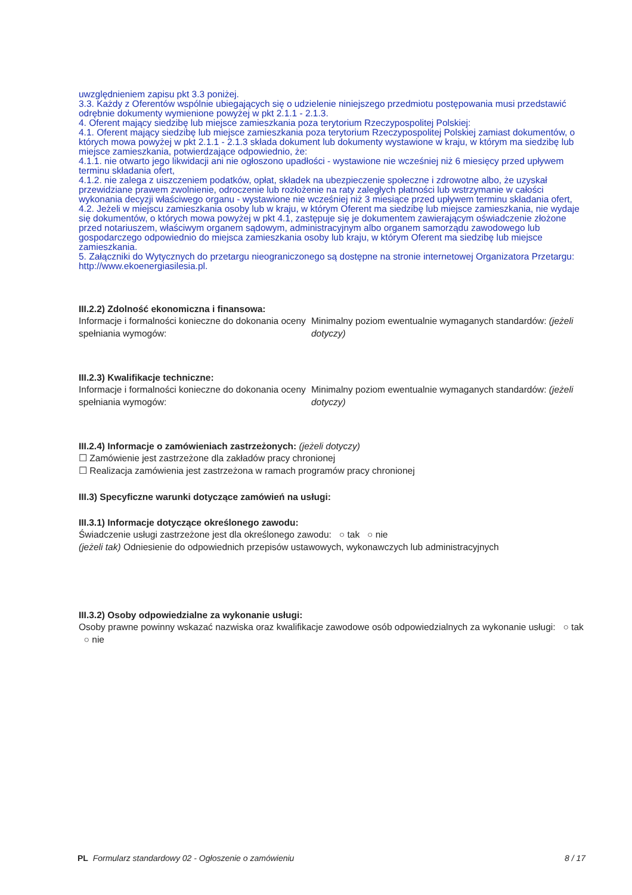uwzględnieniem zapisu pkt 3.3 poniżej.
3.3. Każdy z Oferentów wspólnie ubiegających się o udzielenie niniejszego przedmiotu postępowania musi przedstawić odrębnie dokumenty wymienione powyżej w pkt 2.1.1 - 2.1.3.
4. Oferent mający siedzibę lub miejsce zamieszkania poza terytorium Rzeczypospolitej Polskiej:
4.1. Oferent mający siedzibę lub miejsce zamieszkania poza terytorium Rzeczypospolitej Polskiej zamiast dokumentów, o których mowa powyżej w pkt 2.1.1 - 2.1.3 składa dokument lub dokumenty wystawione w kraju, w którym ma siedzibę lub miejsce zamieszkania, potwierdzające odpowiednio, że:
4.1.1. nie otwarto jego likwidacji ani nie ogłoszono upadłości - wystawione nie wcześniej niż 6 miesięcy przed upływem terminu składania ofert,
4.1.2. nie zalega z uiszczeniem podatków, opłat, składek na ubezpieczenie społeczne i zdrowotne albo, że uzyskał przewidziane prawem zwolnienie, odroczenie lub rozłożenie na raty zaległych płatności lub wstrzymanie w całości wykonania decyzji właściwego organu - wystawione nie wcześniej niż 3 miesiące przed upływem terminu składania ofert,
4.2. Jeżeli w miejscu zamieszkania osoby lub w kraju, w którym Oferent ma siedzibę lub miejsce zamieszkania, nie wydaje się dokumentów, o których mowa powyżej w pkt 4.1, zastępuje się je dokumentem zawierającym oświadczenie złożone przed notariuszem, właściwym organem sądowym, administracyjnym albo organem samorządu zawodowego lub gospodarczego odpowiednio do miejsca zamieszkania osoby lub kraju, w którym Oferent ma siedzibę lub miejsce zamieszkania.
5. Załączniki do Wytycznych do przetargu nieograniczonego są dostępne na stronie internetowej Organizatora Przetargu: http://www.ekoenergiasilesia.pl.
III.2.2) Zdolność ekonomiczna i finansowa:
Informacje i formalności konieczne do dokonania oceny spełniania wymogów:
Minimalny poziom ewentualnie wymaganych standardów: (jeżeli dotyczy)
III.2.3) Kwalifikacje techniczne:
Informacje i formalności konieczne do dokonania oceny spełniania wymogów:
Minimalny poziom ewentualnie wymaganych standardów: (jeżeli dotyczy)
III.2.4) Informacje o zamówieniach zastrzeżonych: (jeżeli dotyczy)
☐ Zamówienie jest zastrzeżone dla zakładów pracy chronionej
☐ Realizacja zamówienia jest zastrzeżona w ramach programów pracy chronionej
III.3) Specyficzne warunki dotyczące zamówień na usługi:
III.3.1) Informacje dotyczące określonego zawodu:
Świadczenie usługi zastrzeżone jest dla określonego zawodu: ○ tak ○ nie
(jeżeli tak) Odniesienie do odpowiednich przepisów ustawowych, wykonawczych lub administracyjnych
III.3.2) Osoby odpowiedzialne za wykonanie usługi:
Osoby prawne powinny wskazać nazwiska oraz kwalifikacje zawodowe osób odpowiedzialnych za wykonanie usługi: ○ tak ○ nie
PL Formularz standardowy 02 - Ogłoszenie o zamówieniu 8 / 17